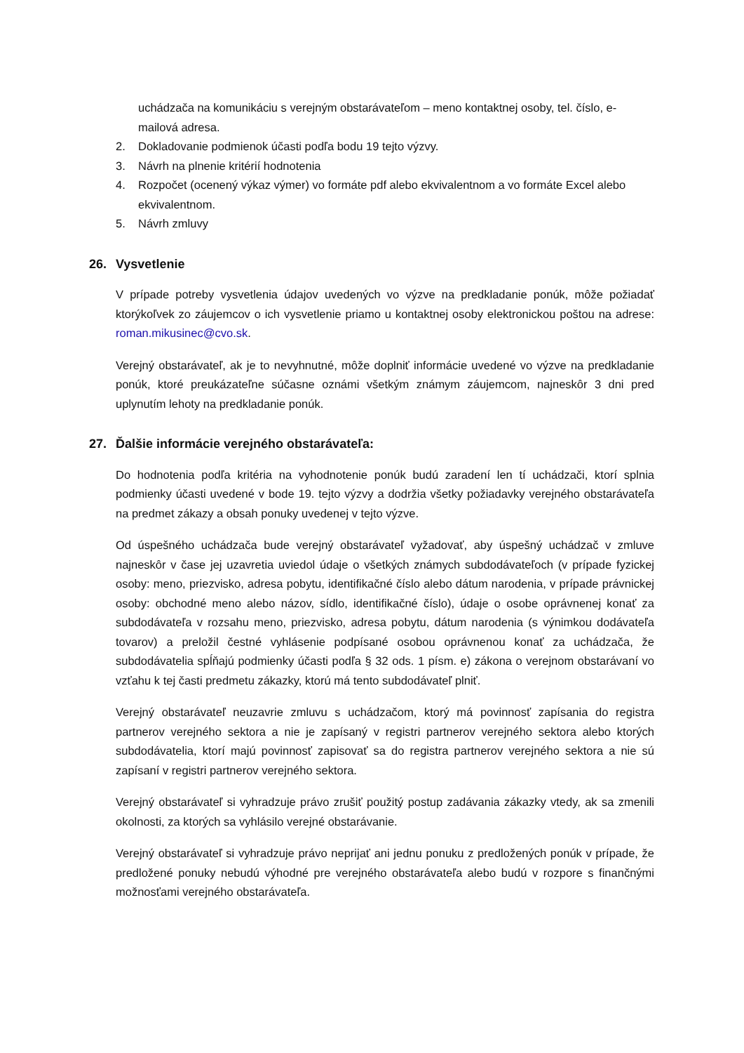uchádzača na komunikáciu s verejným obstarávateľom – meno kontaktnej osoby, tel. číslo, e-mailová adresa.
2. Dokladovanie podmienok účasti podľa bodu 19 tejto výzvy.
3. Návrh na plnenie kritérií hodnotenia
4. Rozpočet (ocenený výkaz výmer) vo formáte pdf alebo ekvivalentnom a vo formáte Excel alebo ekvivalentnom.
5. Návrh zmluvy
26. Vysvetlenie
V prípade potreby vysvetlenia údajov uvedených vo výzve na predkladanie ponúk, môže požiadať ktorýkoľvek zo záujemcov o ich vysvetlenie priamo u kontaktnej osoby elektronickou poštou na adrese: roman.mikusinec@cvo.sk.
Verejný obstarávateľ, ak je to nevyhnutné, môže doplniť informácie uvedené vo výzve na predkladanie ponúk, ktoré preukázateľne súčasne oznámi všetkým známym záujemcom, najneskôr 3 dni pred uplynutím lehoty na predkladanie ponúk.
27. Ďalšie informácie verejného obstarávateľa:
Do hodnotenia podľa kritéria na vyhodnotenie ponúk budú zaradení len tí uchádzači, ktorí splnia podmienky účasti uvedené v bode 19. tejto výzvy a dodržia všetky požiadavky verejného obstarávateľa na predmet zákazy a obsah ponuky uvedenej v tejto výzve.
Od úspešného uchádzača bude verejný obstarávateľ vyžadovať, aby úspešný uchádzač v zmluve najneskôr v čase jej uzavretia uviedol údaje o všetkých známych subdodávateľoch (v prípade fyzickej osoby: meno, priezvisko, adresa pobytu, identifikačné číslo alebo dátum narodenia, v prípade právnickej osoby: obchodné meno alebo názov, sídlo, identifikačné číslo), údaje o osobe oprávnenej konať za subdodávateľa v rozsahu meno, priezvisko, adresa pobytu, dátum narodenia (s výnimkou dodávateľa tovarov) a preložil čestné vyhlásenie podpísané osobou oprávnenou konať za uchádzača, že subdodávatelia spĺňajú podmienky účasti podľa § 32 ods. 1 písm. e) zákona o verejnom obstarávaní vo vzťahu k tej časti predmetu zákazky, ktorú má tento subdodávateľ plniť.
Verejný obstarávateľ neuzavrie zmluvu s uchádzačom, ktorý má povinnosť zapísania do registra partnerov verejného sektora a nie je zapísaný v registri partnerov verejného sektora alebo ktorých subdodávatelia, ktorí majú povinnosť zapisovať sa do registra partnerov verejného sektora a nie sú zapísaní v registri partnerov verejného sektora.
Verejný obstarávateľ si vyhradzuje právo zrušiť použitý postup zadávania zákazky vtedy, ak sa zmenili okolnosti, za ktorých sa vyhlásilo verejné obstarávanie.
Verejný obstarávateľ si vyhradzuje právo neprijať ani jednu ponuku z predložených ponúk v prípade, že predložené ponuky nebudú výhodné pre verejného obstarávateľa alebo budú v rozpore s finančnými možnosťami verejného obstarávateľa.